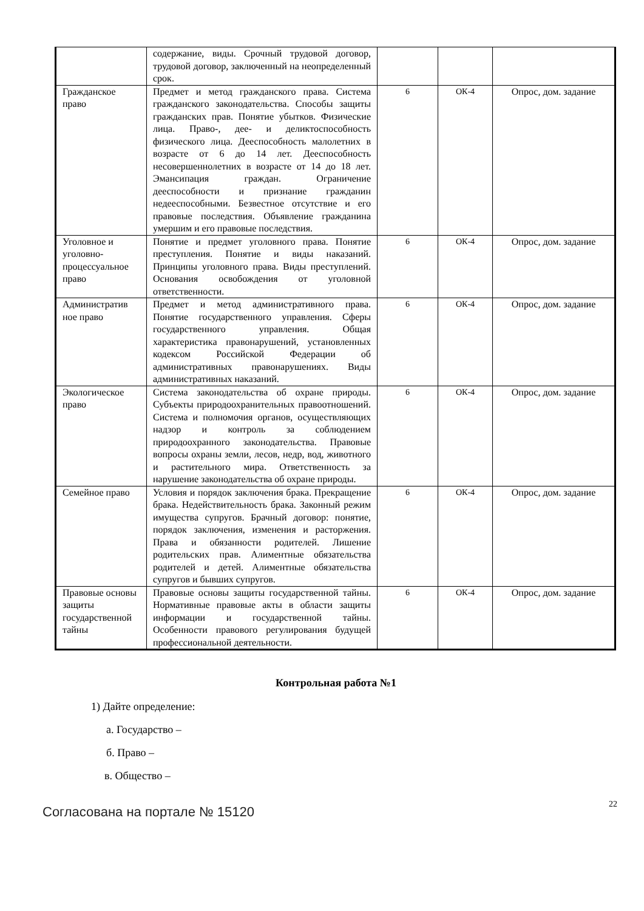| | содержание, виды. Срочный трудовой договор, трудовой договор, заключенный на неопределенный срок. | | | |
| Гражданское право | Предмет и метод гражданского права. Система гражданского законодательства. Способы защиты гражданских прав. Понятие убытков. Физические лица. Право-, дее- и деликтоспособность физического лица. Дееспособность малолетних в возрасте от 6 до 14 лет. Дееспособность несовершеннолетних в возрасте от 14 до 18 лет. Эмансипация граждан. Ограничение дееспособности и признание гражданин недееспособными. Безвестное отсутствие и его правовые последствия. Объявление гражданина умершим и его правовые последствия. | 6 | ОК-4 | Опрос, дом. задание |
| Уголовное и уголовно-процессуальное право | Понятие и предмет уголовного права. Понятие преступления. Понятие и виды наказаний. Принципы уголовного права. Виды преступлений. Основания освобождения от уголовной ответственности. | 6 | ОК-4 | Опрос, дом. задание |
| Административ ное право | Предмет и метод административного права. Понятие государственного управления. Сферы государственного управления. Общая характеристика правонарушений, установленных кодексом Российской Федерации об административных правонарушениях. Виды административных наказаний. | 6 | ОК-4 | Опрос, дом. задание |
| Экологическое право | Система законодательства об охране природы. Субъекты природоохранительных правоотношений. Система и полномочия органов, осуществляющих надзор и контроль за соблюдением природоохранного законодательства. Правовые вопросы охраны земли, лесов, недр, вод, животного и растительного мира. Ответственность за нарушение законодательства об охране природы. | 6 | ОК-4 | Опрос, дом. задание |
| Семейное право | Условия и порядок заключения брака. Прекращение брака. Недействительность брака. Законный режим имущества супругов. Брачный договор: понятие, порядок заключения, изменения и расторжения. Права и обязанности родителей. Лишение родительских прав. Алиментные обязательства родителей и детей. Алиментные обязательства супругов и бывших супругов. | 6 | ОК-4 | Опрос, дом. задание |
| Правовые основы защиты государственной тайны | Правовые основы защиты государственной тайны. Нормативные правовые акты в области защиты информации и государственной тайны. Особенности правового регулирования будущей профессиональной деятельности. | 6 | ОК-4 | Опрос, дом. задание |
Контрольная работа №1
1) Дайте определение:
а. Государство –
б. Право –
в. Общество –
22
Согласована на портале № 15120